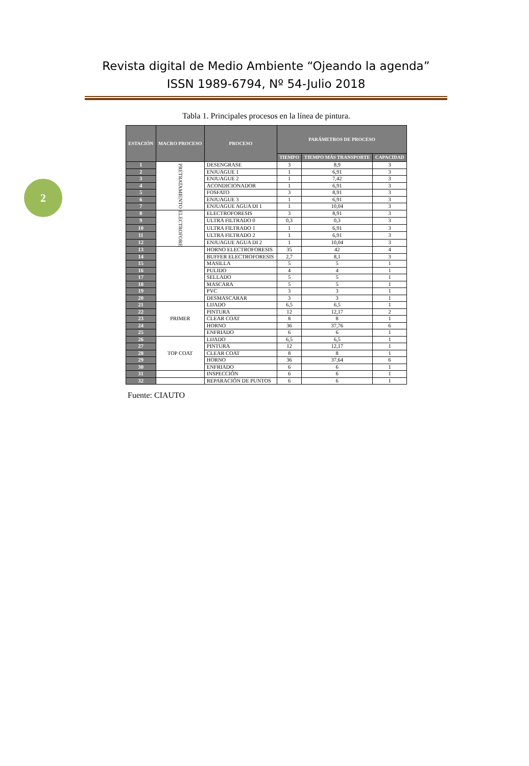Revista digital de Medio Ambiente “Ojeando la agenda”
ISSN 1989-6794, Nº 54-Julio 2018
2
Tabla 1. Principales procesos en la línea de pintura.
| ESTACIÓN | MACRO PROCESO | PROCESO | PARÁMETROS DE PROCESO | | |
| --- | --- | --- | --- | --- | --- |
| | | | TIEMPO | TIEMPO MÁS TRANSPORTE | CAPACIDAD |
| 1 | PRETRATAMIENTO | DESENGRASE | 3 | 8,9 | 3 |
| 2 | | ENJUAGUE 1 | 1 | 6,91 | 3 |
| 3 | | ENJUAGUE 2 | 1 | 7,42 | 3 |
| 4 | | ACONDICIONADOR | 1 | 6,91 | 3 |
| 5 | | FOSFATO | 3 | 8,91 | 3 |
| 6 | | ENJUAGUE 3 | 1 | 6,91 | 3 |
| 7 | | ENJUAGUE AGUA DI 1 | 1 | 10,04 | 3 |
| 8 | ELECTROFORE | ELECTROFORESIS | 3 | 8,91 | 3 |
| 9 | | ULTRA FILTRADO 0 | 0,3 | 0,3 | 3 |
| 10 | | ULTRA FILTRADO 1 | 1 | 6,91 | 3 |
| 11 | | ULTRA FILTRADO 2 | 1 | 6,91 | 3 |
| 12 | | ENJUAGUE AGUA DI 2 | 1 | 10,04 | 3 |
| 13 | | HORNO ELECTROFORESIS | 35 | 42 | 4 |
| 14 | | BUFFER ELECTROFORESIS | 2,7 | 8,1 | 3 |
| 15 | | MASILLA | 5 | 5 | 1 |
| 16 | | PULIDO | 4 | 4 | 1 |
| 17 | | SELLADO | 5 | 5 | 1 |
| 18 | | MASCARA | 5 | 5 | 1 |
| 19 | | PVC | 3 | 3 | 1 |
| 20 | | DESMASCARAR | 3 | 3 | 1 |
| 21 | PRIMER | LIJADO | 6,5 | 6,5 | 1 |
| 22 | | PINTURA | 12 | 12,17 | 2 |
| 23 | | CLEAR COAT | 8 | 8 | 1 |
| 24 | | HORNO | 36 | 37,76 | 6 |
| 25 | | ENFRIADO | 6 | 6 | 1 |
| 26 | TOP COAT | LIJADO | 6,5 | 6,5 | 1 |
| 27 | | PINTURA | 12 | 12,17 | 1 |
| 28 | | CLEAR COAT | 8 | 8 | 1 |
| 29 | | HORNO | 36 | 37,64 | 6 |
| 30 | | ENFRIADO | 6 | 6 | 1 |
| 31 | | INSPECCIÓN | 6 | 6 | 1 |
| 32 | | REPARACIÓN DE PUNTOS | 6 | 6 | 1 |
Fuente: CIAUTO